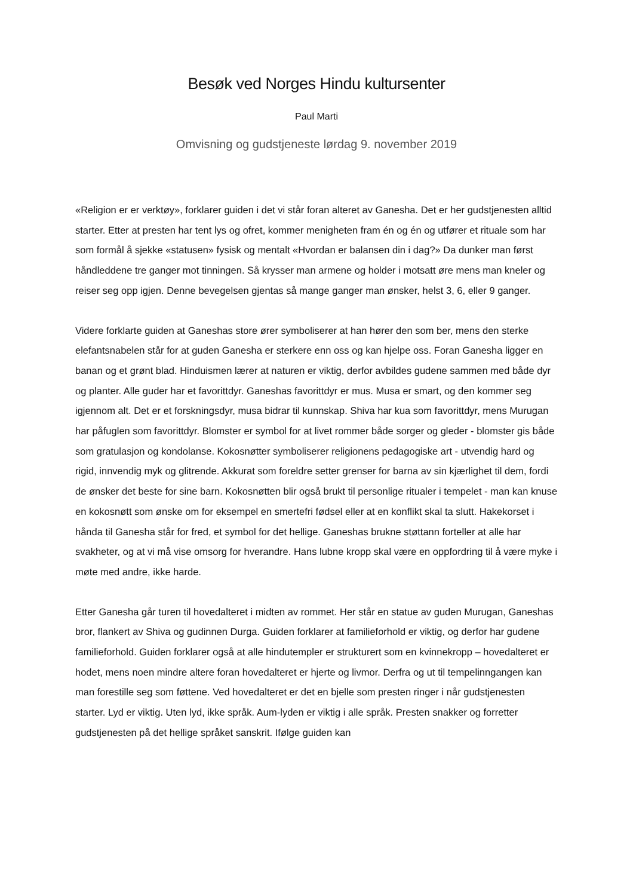Besøk ved Norges Hindu kultursenter
Paul Marti
Omvisning og gudstjeneste lørdag 9. november 2019
«Religion er er verktøy», forklarer guiden i det vi står foran alteret av Ganesha. Det er her gudstjenesten alltid starter. Etter at presten har tent lys og ofret, kommer menigheten fram én og én og utfører et rituale som har som formål å sjekke «statusen» fysisk og mentalt «Hvordan er balansen din i dag?» Da dunker man først håndleddene tre ganger mot tinningen. Så krysser man armene og holder i motsatt øre mens man kneler og reiser seg opp igjen. Denne bevegelsen gjentas så mange ganger man ønsker, helst 3, 6, eller 9 ganger.
Videre forklarte guiden at Ganeshas store ører symboliserer at han hører den som ber, mens den sterke elefantsnabelen står for at guden Ganesha er sterkere enn oss og kan hjelpe oss. Foran Ganesha ligger en banan og et grønt blad. Hinduismen lærer at naturen er viktig, derfor avbildes gudene sammen med både dyr og planter. Alle guder har et favorittdyr. Ganeshas favorittdyr er mus. Musa er smart, og den kommer seg igjennom alt. Det er et forskningsdyr, musa bidrar til kunnskap. Shiva har kua som favorittdyr, mens Murugan har påfuglen som favorittdyr. Blomster er symbol for at livet rommer både sorger og gleder - blomster gis både som gratulasjon og kondolanse. Kokosnøtter symboliserer religionens pedagogiske art - utvendig hard og rigid, innvendig myk og glitrende. Akkurat som foreldre setter grenser for barna av sin kjærlighet til dem, fordi de ønsker det beste for sine barn. Kokosnøtten blir også brukt til personlige ritualer i tempelet - man kan knuse en kokosnøtt som ønske om for eksempel en smertefri fødsel eller at en konflikt skal ta slutt. Hakekorset i hånda til Ganesha står for fred, et symbol for det hellige. Ganeshas brukne støttann forteller at alle har svakheter, og at vi må vise omsorg for hverandre. Hans lubne kropp skal være en oppfordring til å være myke i møte med andre, ikke harde.
Etter Ganesha går turen til hovedalteret i midten av rommet. Her står en statue av guden Murugan, Ganeshas bror, flankert av Shiva og gudinnen Durga. Guiden forklarer at familieforhold er viktig, og derfor har gudene familieforhold. Guiden forklarer også at alle hindutempler er strukturert som en kvinnekropp – hovedalteret er hodet, mens noen mindre altere foran hovedalteret er hjerte og livmor. Derfra og ut til tempelinngangen kan man forestille seg som føttene. Ved hovedalteret er det en bjelle som presten ringer i når gudstjenesten starter. Lyd er viktig. Uten lyd, ikke språk. Aum-lyden er viktig i alle språk. Presten snakker og forretter gudstjenesten på det hellige språket sanskrit. Ifølge guiden kan